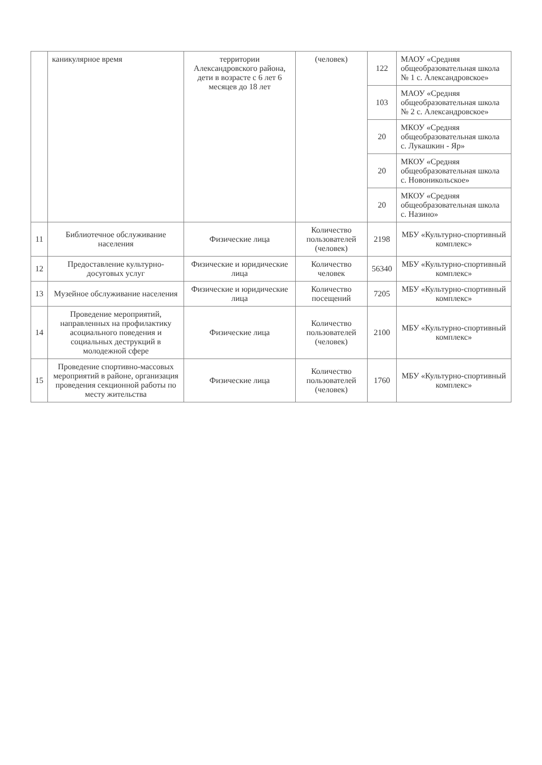| | каникулярное время | территории Александровского района, дети в возрасте с 6 лет 6 месяцев до 18 лет | (человек) | 122 | МАОУ «Средняя общеобразовательная школа № 1 с. Александровское» |
| | | | | 103 | МАОУ «Средняя общеобразовательная школа № 2 с. Александровское» |
| | | | | 20 | МКОУ «Средняя общеобразовательная школа с. Лукашкин - Яр» |
| | | | | 20 | МКОУ «Средняя общеобразовательная школа с. Новоникольское» |
| | | | | 20 | МКОУ «Средняя общеобразовательная школа с. Назино» |
| 11 | Библиотечное обслуживание населения | Физические лица | Количество пользователей (человек) | 2198 | МБУ «Культурно-спортивный комплекс» |
| 12 | Предоставление культурно-досуговых услуг | Физические и юридические лица | Количество человек | 56340 | МБУ «Культурно-спортивный комплекс» |
| 13 | Музейное обслуживание населения | Физические и юридические лица | Количество посещений | 7205 | МБУ «Культурно-спортивный комплекс» |
| 14 | Проведение мероприятий, направленных на профилактику асоциального поведения и социальных деструкций в молодежной сфере | Физические лица | Количество пользователей (человек) | 2100 | МБУ «Культурно-спортивный комплекс» |
| 15 | Проведение спортивно-массовых мероприятий в районе, организация проведения секционной работы по месту жительства | Физические лица | Количество пользователей (человек) | 1760 | МБУ «Культурно-спортивный комплекс» |